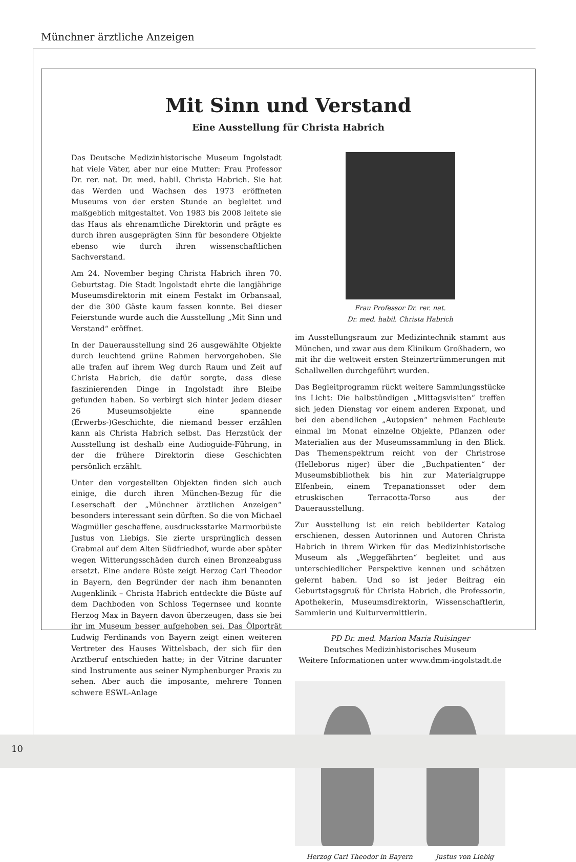Münchner ärztliche Anzeigen
Mit Sinn und Verstand
Eine Ausstellung für Christa Habrich
Das Deutsche Medizinhistorische Museum Ingolstadt hat viele Väter, aber nur eine Mutter: Frau Professor Dr. rer. nat. Dr. med. habil. Christa Habrich. Sie hat das Werden und Wachsen des 1973 eröffneten Museums von der ersten Stunde an begleitet und maßgeblich mitgestaltet. Von 1983 bis 2008 leitete sie das Haus als ehrenamtliche Direktorin und prägte es durch ihren ausgeprägten Sinn für besondere Objekte ebenso wie durch ihren wissenschaftlichen Sachverstand.
Am 24. November beging Christa Habrich ihren 70. Geburtstag. Die Stadt Ingolstadt ehrte die langjährige Museumsdirektorin mit einem Festakt im Orbansaal, der die 300 Gäste kaum fassen konnte. Bei dieser Feierstunde wurde auch die Ausstellung „Mit Sinn und Verstand“ eröffnet.
In der Dauerausstellung sind 26 ausgewählte Objekte durch leuchtend grüne Rahmen hervorgehoben. Sie alle trafen auf ihrem Weg durch Raum und Zeit auf Christa Habrich, die dafür sorgte, dass diese faszinierenden Dinge in Ingolstadt ihre Bleibe gefunden haben. So verbirgt sich hinter jedem dieser 26 Museumsobjekte eine spannende (Erwerbs-)Geschichte, die niemand besser erzählen kann als Christa Habrich selbst. Das Herzstück der Ausstellung ist deshalb eine Audioguide-Führung, in der die frühere Direktorin diese Geschichten persönlich erzählt.
Unter den vorgestellten Objekten finden sich auch einige, die durch ihren München-Bezug für die Leserschaft der „Münchner ärztlichen Anzeigen“ besonders interessant sein dürften. So die von Michael Wagmüller geschaffene, ausdrucksstarke Marmorbüste Justus von Liebigs. Sie zierte ursprünglich dessen Grabmal auf dem Alten Südfriedhof, wurde aber später wegen Witterungsschäden durch einen Bronzeabguss ersetzt. Eine andere Büste zeigt Herzog Carl Theodor in Bayern, den Begründer der nach ihm benannten Augenklinik – Christa Habrich entdeckte die Büste auf dem Dachboden von Schloss Tegernsee und konnte Herzog Max in Bayern davon überzeugen, dass sie bei ihr im Museum besser aufgehoben sei. Das Ölporträt Ludwig Ferdinands von Bayern zeigt einen weiteren Vertreter des Hauses Wittelsbach, der sich für den Arztberuf entschieden hatte; in der Vitrine darunter sind Instrumente aus seiner Nymphenburger Praxis zu sehen. Aber auch die imposante, mehrere Tonnen schwere ESWL-Anlage
Frau Professor Dr. rer. nat.
Dr. med. habil. Christa Habrich
im Ausstellungsraum zur Medizintechnik stammt aus München, und zwar aus dem Klinikum Großhadern, wo mit ihr die weltweit ersten Steinzertrümmerungen mit Schallwellen durchgeführt wurden.
Das Begleitprogramm rückt weitere Sammlungsstücke ins Licht: Die halbstündigen „Mittagsvisiten“ treffen sich jeden Dienstag vor einem anderen Exponat, und bei den abendlichen „Autopsien“ nehmen Fachleute einmal im Monat einzelne Objekte, Pflanzen oder Materialien aus der Museumssammlung in den Blick. Das Themenspektrum reicht von der Christrose (Helleborus niger) über die „Buchpatienten“ der Museumsbibliothek bis hin zur Materialgruppe Elfenbein, einem Trepanationsset oder dem etruskischen Terracotta-Torso aus der Dauerausstellung.
Zur Ausstellung ist ein reich bebilderter Katalog erschienen, dessen Autorinnen und Autoren Christa Habrich in ihrem Wirken für das Medizinhistorische Museum als „Weggefährten“ begleitet und aus unterschiedlicher Perspektive kennen und schätzen gelernt haben. Und so ist jeder Beitrag ein Geburtstagsgruß für Christa Habrich, die Professorin, Apothekerin, Museumsdirektorin, Wissenschaftlerin, Sammlerin und Kulturvermittlerin.
PD Dr. med. Marion Maria Ruisinger
Deutsches Medizinhistorisches Museum
Weitere Informationen unter www.dmm-ingolstadt.de
Herzog Carl Theodor in Bayern Justus von Liebig
10